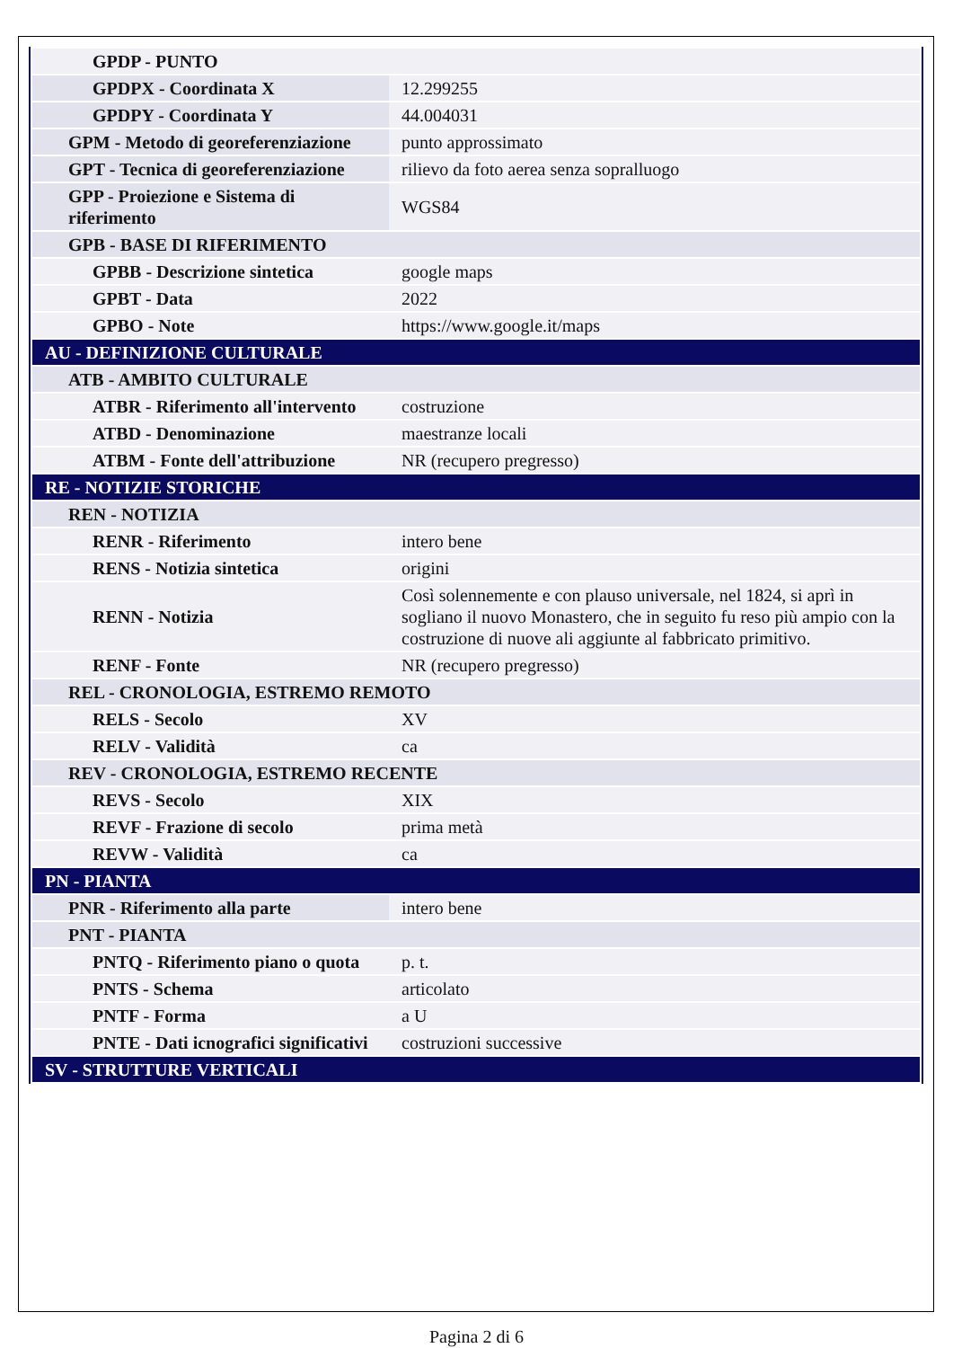| GPDP - PUNTO | |
| GPDPX - Coordinata X | 12.299255 |
| GPDPY - Coordinata Y | 44.004031 |
| GPM - Metodo di georeferenziazione | punto approssimato |
| GPT - Tecnica di georeferenziazione | rilievo da foto aerea senza sopralluogo |
| GPP - Proiezione e Sistema di riferimento | WGS84 |
| GPB - BASE DI RIFERIMENTO | |
| GPBB - Descrizione sintetica | google maps |
| GPBT - Data | 2022 |
| GPBO - Note | https://www.google.it/maps |
| AU - DEFINIZIONE CULTURALE | |
| ATB - AMBITO CULTURALE | |
| ATBR - Riferimento all'intervento | costruzione |
| ATBD - Denominazione | maestranze locali |
| ATBM - Fonte dell'attribuzione | NR (recupero pregresso) |
| RE - NOTIZIE STORICHE | |
| REN - NOTIZIA | |
| RENR - Riferimento | intero bene |
| RENS - Notizia sintetica | origini |
| RENN - Notizia | Così solennemente e con plauso universale, nel 1824, si aprì in sogliano il nuovo Monastero, che in seguito fu reso più ampio con la costruzione di nuove ali aggiunte al fabbricato primitivo. |
| RENF - Fonte | NR (recupero pregresso) |
| REL - CRONOLOGIA, ESTREMO REMOTO | |
| RELS - Secolo | XV |
| RELV - Validità | ca |
| REV - CRONOLOGIA, ESTREMO RECENTE | |
| REVS - Secolo | XIX |
| REVF - Frazione di secolo | prima metà |
| REVW - Validità | ca |
| PN - PIANTA | |
| PNR - Riferimento alla parte | intero bene |
| PNT - PIANTA | |
| PNTQ - Riferimento piano o quota | p. t. |
| PNTS - Schema | articolato |
| PNTF - Forma | a U |
| PNTE - Dati icnografici significativi | costruzioni successive |
| SV - STRUTTURE VERTICALI | |
Pagina 2 di 6